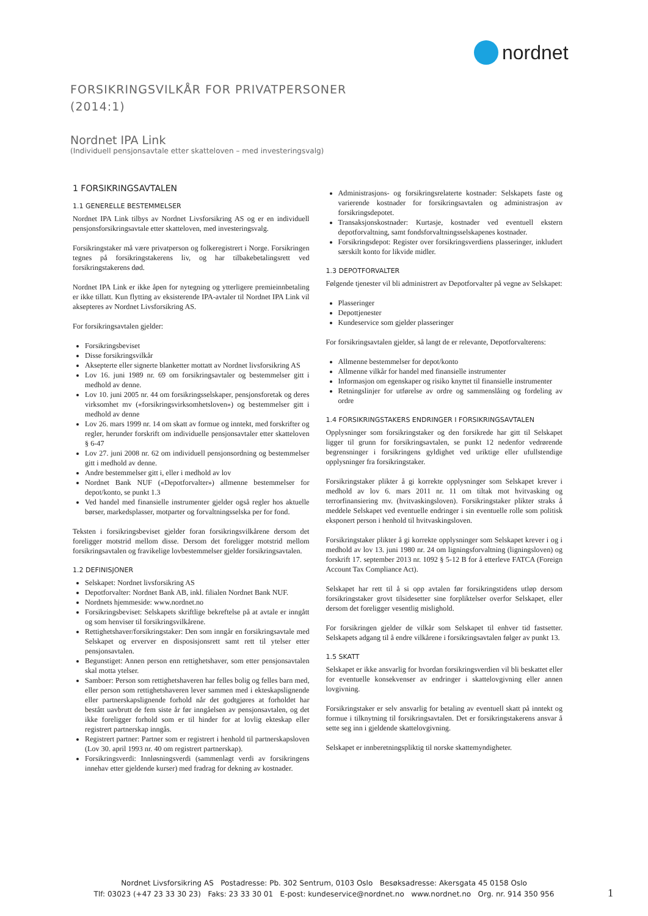nordnet
FORSIKRINGSVILKÅR FOR PRIVATPERSONER
(2014:1)
Nordnet IPA Link
(Individuell pensjonsavtale etter skatteloven – med investeringsvalg)
1 FORSIKRINGSAVTALEN
1.1 GENERELLE BESTEMMELSER
Nordnet IPA Link tilbys av Nordnet Livsforsikring AS og er en individuell pensjonsforsikringsavtale etter skatteloven, med investeringsvalg.
Forsikringstaker må være privatperson og folkeregistrert i Norge. Forsikringen tegnes på forsikringstakerens liv, og har tilbakebetalingsrett ved forsikringstakerens død.
Nordnet IPA Link er ikke åpen for nytegning og ytterligere premieinnbetaling er ikke tillatt. Kun flytting av eksisterende IPA-avtaler til Nordnet IPA Link vil aksepteres av Nordnet Livsforsikring AS.
For forsikringsavtalen gjelder:
Forsikringsbeviset
Disse forsikringsvilkår
Aksepterte eller signerte blanketter mottatt av Nordnet livsforsikring AS
Lov 16. juni 1989 nr. 69 om forsikringsavtaler og bestemmelser gitt i medhold av denne.
Lov 10. juni 2005 nr. 44 om forsikringsselskaper, pensjonsforetak og deres virksomhet mv («forsikringsvirksomhetsloven») og bestemmelser gitt i medhold av denne
Lov 26. mars 1999 nr. 14 om skatt av formue og inntekt, med forskrifter og regler, herunder forskrift om individuelle pensjonsavtaler etter skatteloven § 6-47
Lov 27. juni 2008 nr. 62 om individuell pensjonsordning og bestemmelser gitt i medhold av denne.
Andre bestemmelser gitt i, eller i medhold av lov
Nordnet Bank NUF («Depotforvalter») allmenne bestemmelser for depot/konto, se punkt 1.3
Ved handel med finansielle instrumenter gjelder også regler hos aktuelle børser, markedsplasser, motparter og forvaltningsselska per for fond.
Teksten i forsikringsbeviset gjelder foran forsikringsvilkårene dersom det foreligger motstrid mellom disse. Dersom det foreligger motstrid mellom forsikringsavtalen og fravikelige lovbestemmelser gjelder forsikringsavtalen.
1.2 DEFINISJONER
Selskapet: Nordnet livsforsikring AS
Depotforvalter: Nordnet Bank AB, inkl. filialen Nordnet Bank NUF.
Nordnets hjemmeside: www.nordnet.no
Forsikringsbeviset: Selskapets skriftlige bekreftelse på at avtale er inngått og som henviser til forsikringsvilkårene.
Rettighetshaver/forsikringstaker: Den som inngår en forsikringsavtale med Selskapet og erverver en disposisjonsrett samt rett til ytelser etter pensjonsavtalen.
Begunstiget: Annen person enn rettighetshaver, som etter pensjonsavtalen skal motta ytelser.
Samboer: Person som rettighetshaveren har felles bolig og felles barn med, eller person som rettighetshaveren lever sammen med i ekteskapslignende eller partnerskapslignende forhold når det godtgjøres at forholdet har bestått uavbrutt de fem siste år før inngåelsen av pensjonsavtalen, og det ikke foreligger forhold som er til hinder for at lovlig ekteskap eller registrert partnerskap inngås.
Registrert partner: Partner som er registrert i henhold til partnerskapsloven (Lov 30. april 1993 nr. 40 om registrert partnerskap).
Forsikringsverdi: Innløsningsverdi (sammenlagt verdi av forsikringens innehav etter gjeldende kurser) med fradrag for dekning av kostnader.
Administrasjons- og forsikringsrelaterte kostnader: Selskapets faste og varierende kostnader for forsikringsavtalen og administrasjon av forsikringsdepotet.
Transaksjonskostnader: Kurtasje, kostnader ved eventuell ekstern depotforvaltning, samt fondsforvaltningsselskapenes kostnader.
Forsikringsdepot: Register over forsikringsverdiens plasseringer, inkludert særskilt konto for likvide midler.
1.3 DEPOTFORVALTER
Følgende tjenester vil bli administrert av Depotforvalter på vegne av Selskapet:
Plasseringer
Depottjenester
Kundeservice som gjelder plasseringer
For forsikringsavtalen gjelder, så langt de er relevante, Depotforvalterens:
Allmenne bestemmelser for depot/konto
Allmenne vilkår for handel med finansielle instrumenter
Informasjon om egenskaper og risiko knyttet til finansielle instrumenter
Retningslinjer for utførelse av ordre og sammenslåing og fordeling av ordre
1.4 FORSIKRINGSTAKERS ENDRINGER I FORSIKRINGSAVTALEN
Opplysninger som forsikringstaker og den forsikrede har gitt til Selskapet ligger til grunn for forsikringsavtalen, se punkt 12 nedenfor vedrørende begrensninger i forsikringens gyldighet ved uriktige eller ufullstendige opplysninger fra forsikringstaker.
Forsikringstaker plikter å gi korrekte opplysninger som Selskapet krever i medhold av lov 6. mars 2011 nr. 11 om tiltak mot hvitvasking og terrorfinansiering mv. (hvitvaskingsloven). Forsikringstaker plikter straks å meddele Selskapet ved eventuelle endringer i sin eventuelle rolle som politisk eksponert person i henhold til hvitvaskingsloven.
Forsikringstaker plikter å gi korrekte opplysninger som Selskapet krever i og i medhold av lov 13. juni 1980 nr. 24 om ligningsforvaltning (ligningsloven) og forskrift 17. september 2013 nr. 1092 § 5-12 B for å etterleve FATCA (Foreign Account Tax Compliance Act).
Selskapet har rett til å si opp avtalen før forsikringstidens utløp dersom forsikringstaker grovt tilsidesetter sine forpliktelser overfor Selskapet, eller dersom det foreligger vesentlig mislighold.
For forsikringen gjelder de vilkår som Selskapet til enhver tid fastsetter. Selskapets adgang til å endre vilkårene i forsikringsavtalen følger av punkt 13.
1.5 SKATT
Selskapet er ikke ansvarlig for hvordan forsikringsverdien vil bli beskattet eller for eventuelle konsekvenser av endringer i skattelovgivning eller annen lovgivning.
Forsikringstaker er selv ansvarlig for betaling av eventuell skatt på inntekt og formue i tilknytning til forsikringsavtalen. Det er forsikringstakerens ansvar å sette seg inn i gjeldende skattelovgivning.
Selskapet er innberetningspliktig til norske skattemyndigheter.
Nordnet Livsforsikring AS Postadresse: Pb. 302 Sentrum, 0103 Oslo Besøksadresse: Akersgata 45 0158 Oslo
Tlf: 03023 (+47 23 33 30 23) Faks: 23 33 30 01 E-post: kundeservice@nordnet.no www.nordnet.no Org. nr. 914 350 956
1